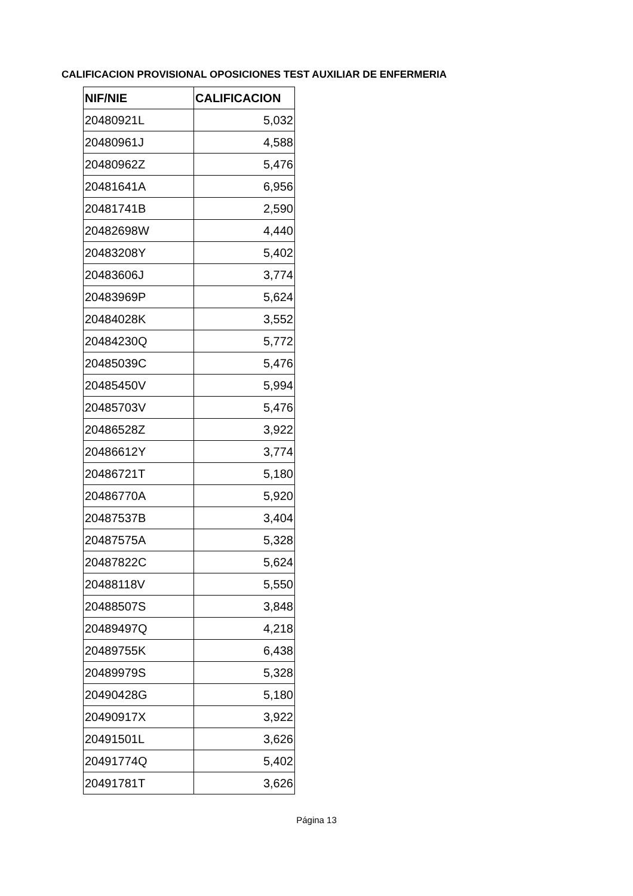CALIFICACION PROVISIONAL OPOSICIONES TEST AUXILIAR DE ENFERMERIA
| NIF/NIE | CALIFICACION |
| --- | --- |
| 20480921L | 5,032 |
| 20480961J | 4,588 |
| 20480962Z | 5,476 |
| 20481641A | 6,956 |
| 20481741B | 2,590 |
| 20482698W | 4,440 |
| 20483208Y | 5,402 |
| 20483606J | 3,774 |
| 20483969P | 5,624 |
| 20484028K | 3,552 |
| 20484230Q | 5,772 |
| 20485039C | 5,476 |
| 20485450V | 5,994 |
| 20485703V | 5,476 |
| 20486528Z | 3,922 |
| 20486612Y | 3,774 |
| 20486721T | 5,180 |
| 20486770A | 5,920 |
| 20487537B | 3,404 |
| 20487575A | 5,328 |
| 20487822C | 5,624 |
| 20488118V | 5,550 |
| 20488507S | 3,848 |
| 20489497Q | 4,218 |
| 20489755K | 6,438 |
| 20489979S | 5,328 |
| 20490428G | 5,180 |
| 20490917X | 3,922 |
| 20491501L | 3,626 |
| 20491774Q | 5,402 |
| 20491781T | 3,626 |
Página 13